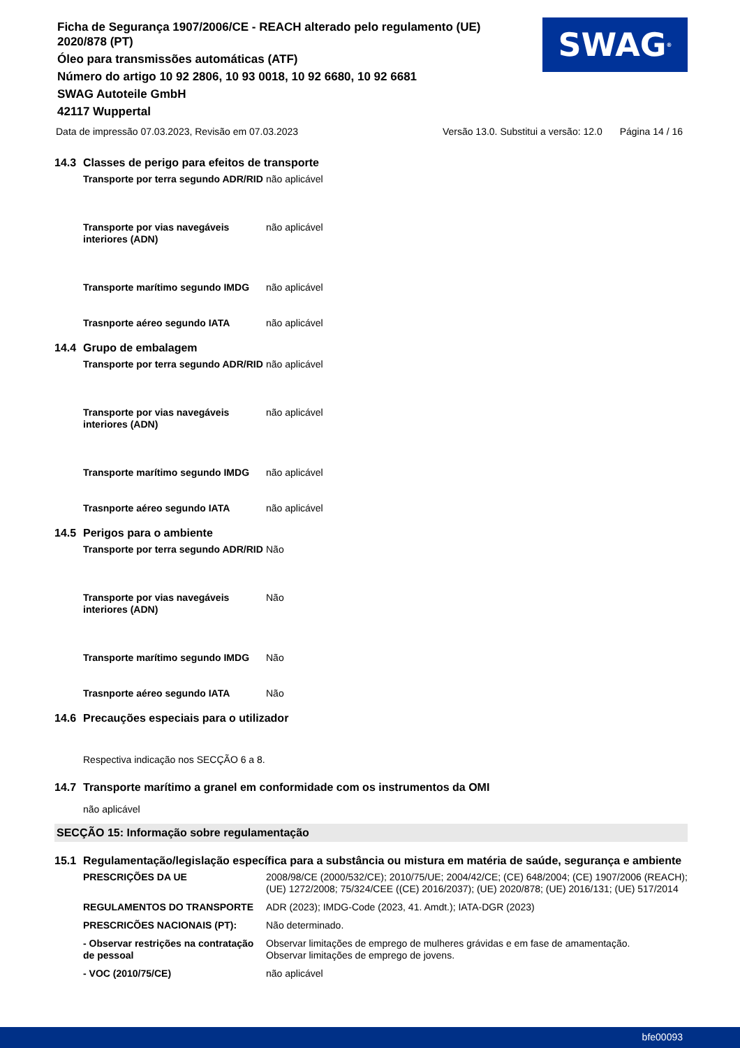Ficha de Segurança 1907/2006/CE - REACH alterado pelo regulamento (UE) 2020/878 (PT)
Óleo para transmissões automáticas (ATF)
Número do artigo 10 92 2806, 10 93 0018, 10 92 6680, 10 92 6681
SWAG Autoteile GmbH
42117 Wuppertal
SWAG<sup>®</sup>
Data de impressão 07.03.2023, Revisão em 07.03.2023 Versão 13.0. Substitui a versão: 12.0 Página 14 / 16
14.3 Classes de perigo para efeitos de transporte
Transporte por terra segundo ADR/RID
não aplicável
Transporte por vias navegáveis interiores (ADN)
não aplicável
Transporte marítimo segundo IMDG
não aplicável
Trasnporte aéreo segundo IATA não aplicável
14.4 Grupo de embalagem
Transporte por terra segundo ADR/RID
não aplicável
Transporte por vias navegáveis interiores (ADN)
não aplicável
Transporte marítimo segundo IMDG
não aplicável
Trasnporte aéreo segundo IATA não aplicável
14.5 Perigos para o ambiente
Transporte por terra segundo ADR/RID
Não
Transporte por vias navegáveis interiores (ADN)
Não
Transporte marítimo segundo IMDG
Não
Trasnporte aéreo segundo IATA Não
14.6 Precauções especiais para o utilizador
Respectiva indicação nos SECÇÃO 6 a 8.
14.7 Transporte marítimo a granel em conformidade com os instrumentos da OMI
não aplicável
SECÇÃO 15: Informação sobre regulamentação
15.1 Regulamentação/legislação específica para a substância ou mistura em matéria de saúde, segurança e ambiente
PRESCRIÇÕES DA UE 2008/98/CE (2000/532/CE); 2010/75/UE; 2004/42/CE; (CE) 648/2004; (CE) 1907/2006 (REACH); (UE) 1272/2008; 75/324/CEE ((CE) 2016/2037); (UE) 2020/878; (UE) 2016/131; (UE) 517/2014
REGULAMENTOS DO TRANSPORTE ADR (2023); IMDG-Code (2023, 41. Amdt.); IATA-DGR (2023)
PRESCRICÕES NACIONAIS (PT): Não determinado.
- Observar restrições na contratação de pessoal
Observar limitações de emprego de mulheres grávidas e em fase de amamentação.
Observar limitações de emprego de jovens.
- VOC (2010/75/CE) não aplicável
bfe00093